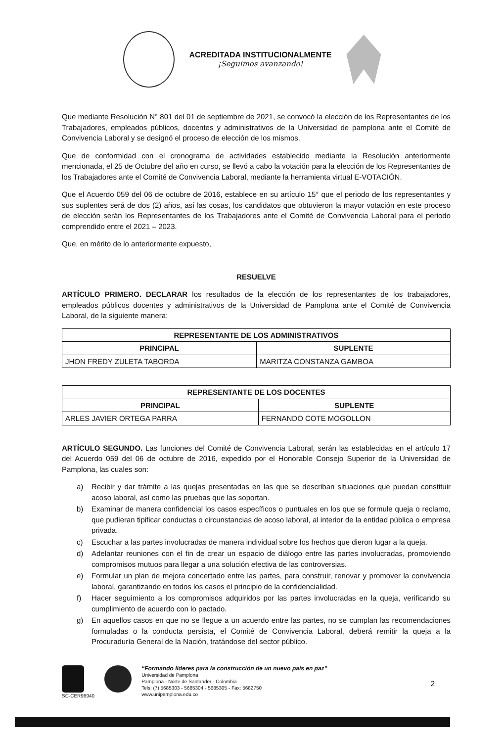ACREDITADA INSTITUCIONALMENTE
¡Seguimos avanzando!
Que mediante Resolución N° 801 del 01 de septiembre de 2021, se convocó la elección de los Representantes de los Trabajadores, empleados públicos, docentes y administrativos de la Universidad de pamplona ante el Comité de Convivencia Laboral y se designó el proceso de elección de los mismos.
Que de conformidad con el cronograma de actividades establecido mediante la Resolución anteriormente mencionada, el 25 de Octubre del año en curso, se llevó a cabo la votación para la elección de los Representantes de los Trabajadores ante el Comité de Convivencia Laboral, mediante la herramienta virtual E-VOTACIÓN.
Que el Acuerdo 059 del 06 de octubre de 2016, establece en su artículo 15° que el periodo de los representantes y sus suplentes será de dos (2) años, así las cosas, los candidatos que obtuvieron la mayor votación en este proceso de elección serán los Representantes de los Trabajadores ante el Comité de Convivencia Laboral para el periodo comprendido entre el 2021 – 2023.
Que, en mérito de lo anteriormente expuesto,
RESUELVE
ARTÍCULO PRIMERO. DECLARAR los resultados de la elección de los representantes de los trabajadores, empleados públicos docentes y administrativos de la Universidad de Pamplona ante el Comité de Convivencia Laboral, de la siguiente manera:
| REPRESENTANTE DE LOS ADMINISTRATIVOS | |
| --- | --- |
| PRINCIPAL | SUPLENTE |
| JHON FREDY ZULETA TABORDA | MARITZA CONSTANZA GAMBOA |
| REPRESENTANTE DE LOS DOCENTES | |
| --- | --- |
| PRINCIPAL | SUPLENTE |
| ARLES JAVIER ORTEGA PARRA | FERNANDO COTE MOGOLLON |
ARTÍCULO SEGUNDO. Las funciones del Comité de Convivencia Laboral, serán las establecidas en el artículo 17 del Acuerdo 059 del 06 de octubre de 2016, expedido por el Honorable Consejo Superior de la Universidad de Pamplona, las cuales son:
a) Recibir y dar trámite a las quejas presentadas en las que se describan situaciones que puedan constituir acoso laboral, así como las pruebas que las soportan.
b) Examinar de manera confidencial los casos específicos o puntuales en los que se formule queja o reclamo, que pudieran tipificar conductas o circunstancias de acoso laboral, al interior de la entidad pública o empresa privada.
c) Escuchar a las partes involucradas de manera individual sobre los hechos que dieron lugar a la queja.
d) Adelantar reuniones con el fin de crear un espacio de diálogo entre las partes involucradas, promoviendo compromisos mutuos para llegar a una solución efectiva de las controversias.
e) Formular un plan de mejora concertado entre las partes, para construir, renovar y promover la convivencia laboral, garantizando en todos los casos el principio de la confidencialidad.
f) Hacer seguimiento a los compromisos adquiridos por las partes involucradas en la queja, verificando su cumplimiento de acuerdo con lo pactado.
g) En aquellos casos en que no se llegue a un acuerdo entre las partes, no se cumplan las recomendaciones formuladas o la conducta persista, el Comité de Convivencia Laboral, deberá remitir la queja a la Procuraduría General de la Nación, tratándose del sector público.
SC-CER96940
“Formando líderes para la construcción de un nuevo país en paz”
Universidad de Pamplona
Pamplona - Norte de Santander - Colombia
Tels: (7) 5685303 - 5685304 - 5685305 - Fax: 5682750
www.unipamplona.edu.co
2